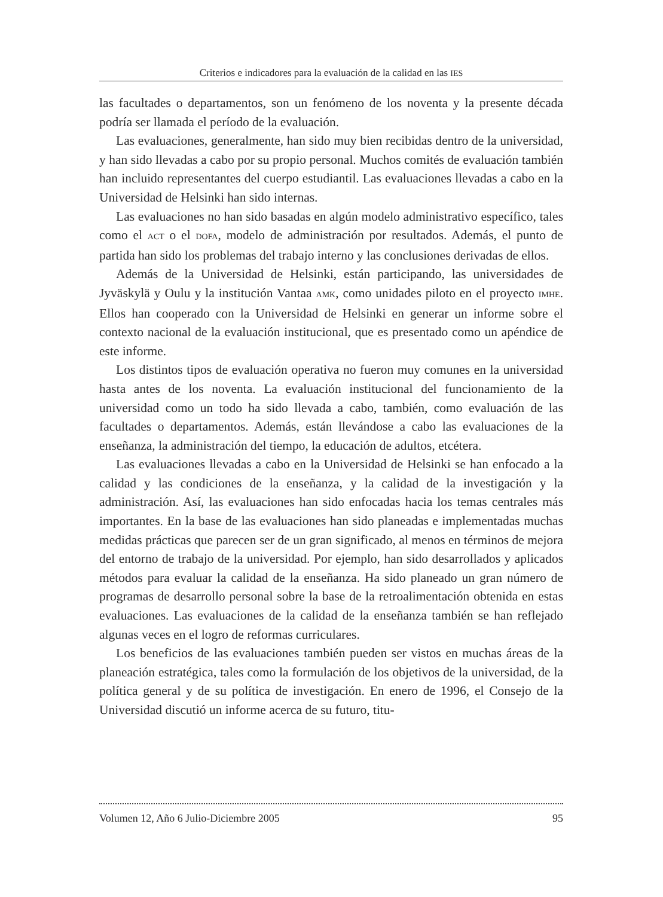Criterios e indicadores para la evaluación de la calidad en las IES
las facultades o departamentos, son un fenómeno de los noventa y la presente década podría ser llamada el período de la evaluación.
Las evaluaciones, generalmente, han sido muy bien recibidas dentro de la universidad, y han sido llevadas a cabo por su propio personal. Muchos comités de evaluación también han incluido representantes del cuerpo estudiantil. Las evaluaciones llevadas a cabo en la Universidad de Helsinki han sido internas.
Las evaluaciones no han sido basadas en algún modelo administrativo específico, tales como el ACT o el DOFA, modelo de administración por resultados. Además, el punto de partida han sido los problemas del trabajo interno y las conclusiones derivadas de ellos.
Además de la Universidad de Helsinki, están participando, las universidades de Jyväskylä y Oulu y la institución Vantaa AMK, como unidades piloto en el proyecto IMHE. Ellos han cooperado con la Universidad de Helsinki en generar un informe sobre el contexto nacional de la evaluación institucional, que es presentado como un apéndice de este informe.
Los distintos tipos de evaluación operativa no fueron muy comunes en la universidad hasta antes de los noventa. La evaluación institucional del funcionamiento de la universidad como un todo ha sido llevada a cabo, también, como evaluación de las facultades o departamentos. Además, están llevándose a cabo las evaluaciones de la enseñanza, la administración del tiempo, la educación de adultos, etcétera.
Las evaluaciones llevadas a cabo en la Universidad de Helsinki se han enfocado a la calidad y las condiciones de la enseñanza, y la calidad de la investigación y la administración. Así, las evaluaciones han sido enfocadas hacia los temas centrales más importantes. En la base de las evaluaciones han sido planeadas e implementadas muchas medidas prácticas que parecen ser de un gran significado, al menos en términos de mejora del entorno de trabajo de la universidad. Por ejemplo, han sido desarrollados y aplicados métodos para evaluar la calidad de la enseñanza. Ha sido planeado un gran número de programas de desarrollo personal sobre la base de la retroalimentación obtenida en estas evaluaciones. Las evaluaciones de la calidad de la enseñanza también se han reflejado algunas veces en el logro de reformas curriculares.
Los beneficios de las evaluaciones también pueden ser vistos en muchas áreas de la planeación estratégica, tales como la formulación de los objetivos de la universidad, de la política general y de su política de investigación. En enero de 1996, el Consejo de la Universidad discutió un informe acerca de su futuro, titu-
Volumen 12, Año 6 Julio-Diciembre 2005 95